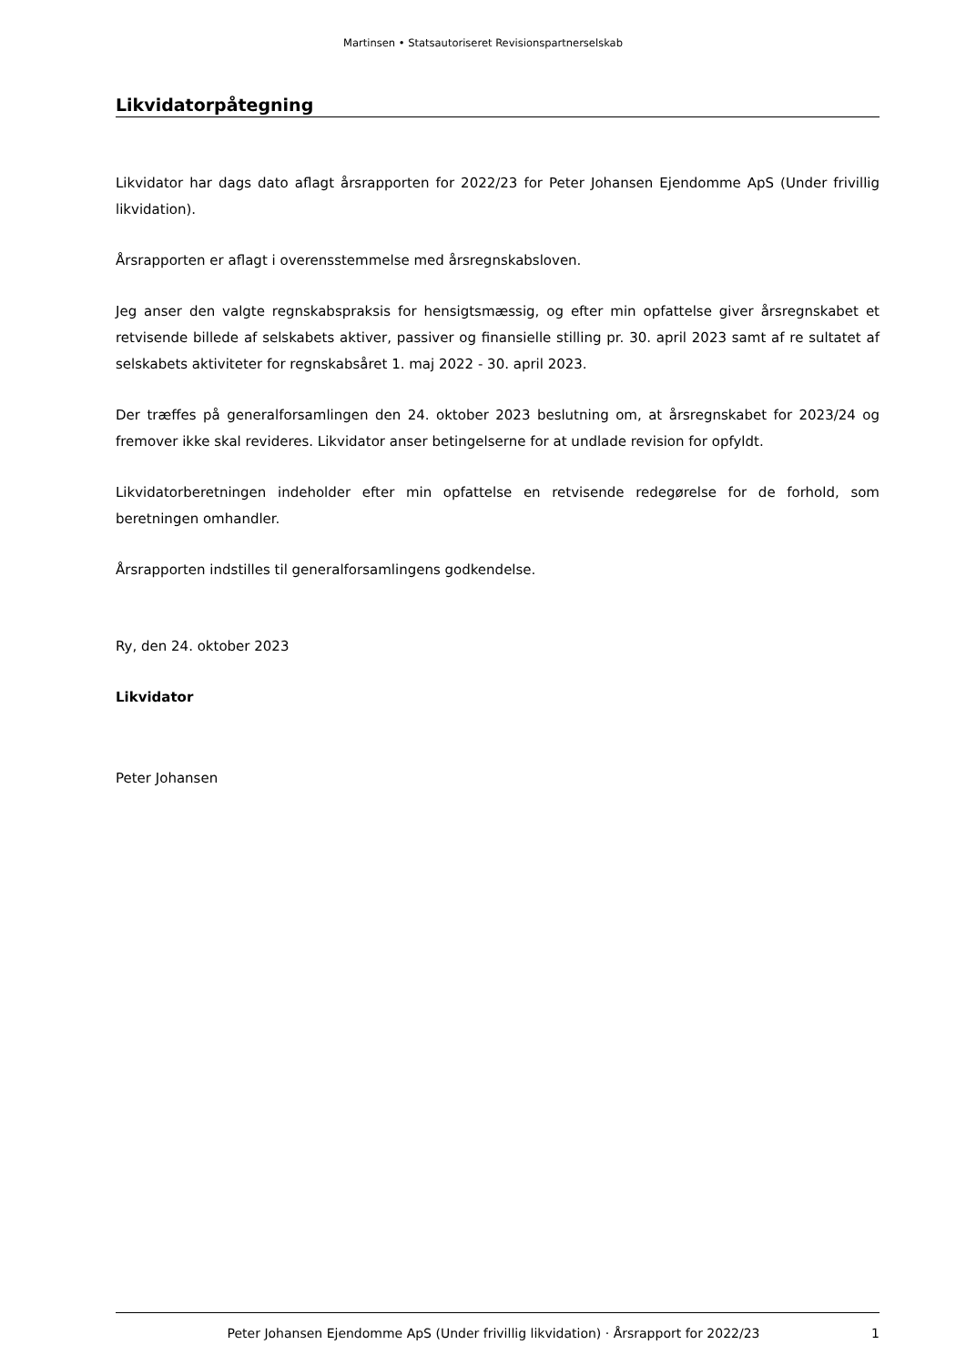Martinsen • Statsautoriseret Revisionspartnerselskab
Likvidatorpåtegning
Likvidator har dags dato aflagt årsrapporten for 2022/23 for Peter Johansen Ejendomme ApS (Under frivillig likvidation).
Årsrapporten er aflagt i overensstemmelse med årsregnskabsloven.
Jeg anser den valgte regnskabspraksis for hensigtsmæssig, og efter min opfattelse giver årsregnskabet et retvisende billede af selskabets aktiver, passiver og finansielle stilling pr. 30. april 2023 samt af re sultatet af selskabets aktiviteter for regnskabsåret 1. maj 2022 - 30. april 2023.
Der træffes på generalforsamlingen den 24. oktober 2023 beslutning om, at årsregnskabet for 2023/24 og fremover ikke skal revideres. Likvidator anser betingelserne for at undlade revision for opfyldt.
Likvidatorberetningen indeholder efter min opfattelse en retvisende redegørelse for de forhold, som beretningen omhandler.
Årsrapporten indstilles til generalforsamlingens godkendelse.
Ry, den 24. oktober 2023
Likvidator
Peter Johansen
Peter Johansen Ejendomme ApS (Under frivillig likvidation) · Årsrapport for 2022/23 1